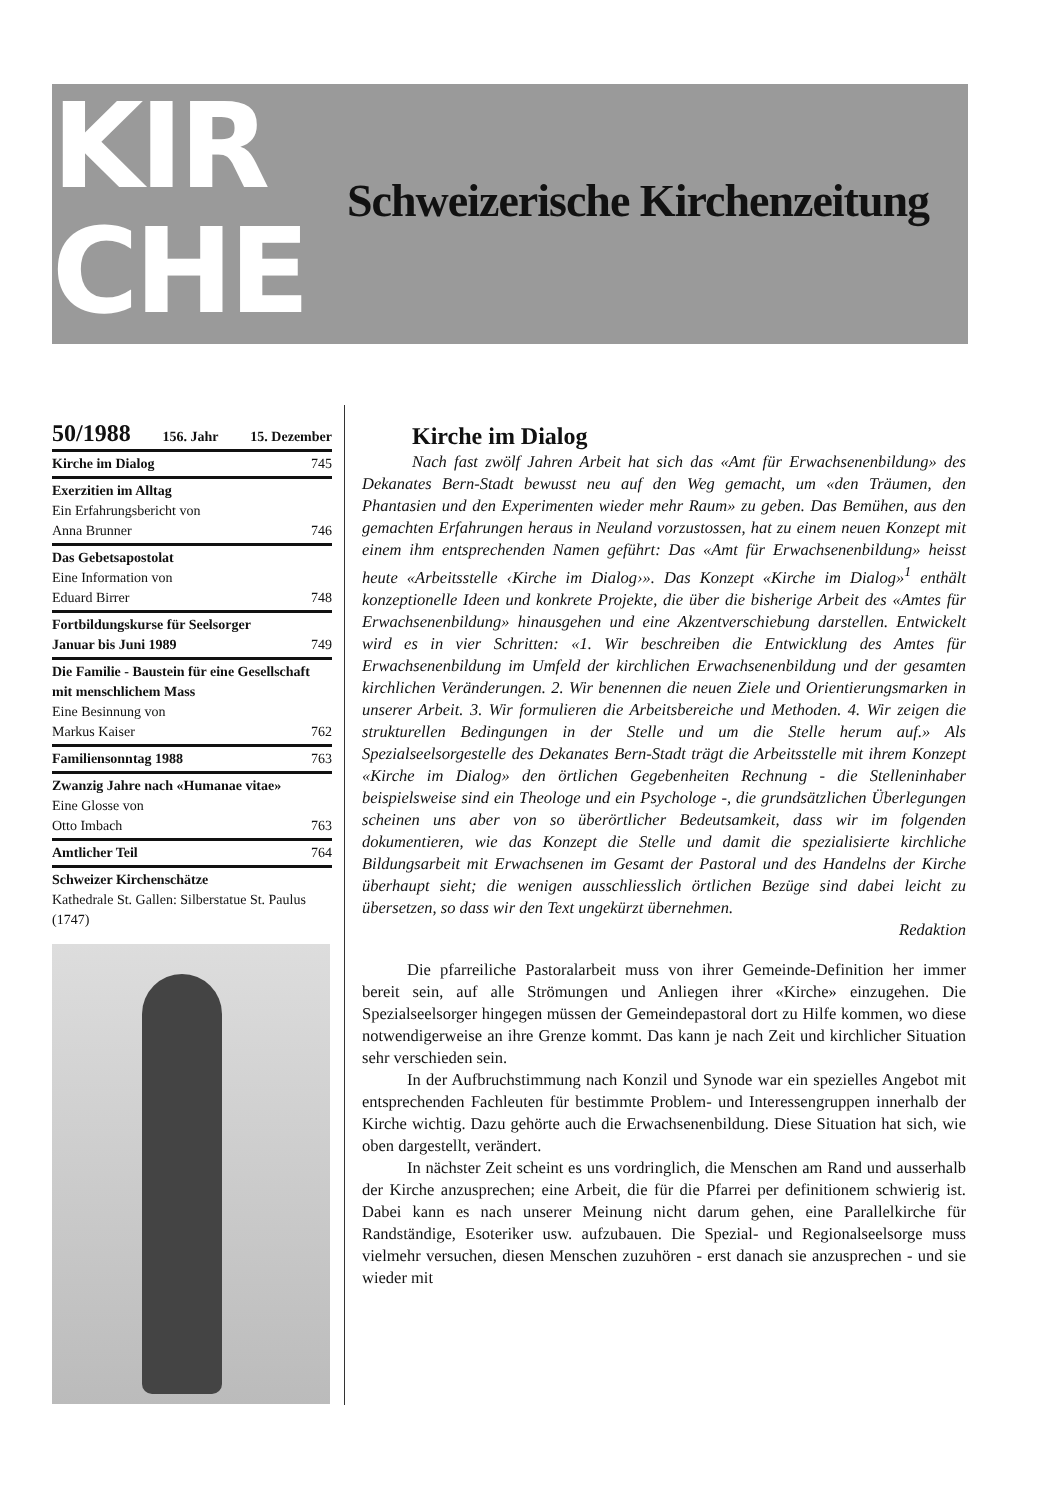KIR
CHE
Schweizerische Kirchenzeitung
50/1988 156. Jahr 15. Dezember
Kirche im Dialog 745
Exerzitien im Alltag
Ein Erfahrungsbericht von
Anna Brunner 746
Das Gebetsapostolat
Eine Information von
Eduard Birrer 748
Fortbildungskurse für Seelsorger
Januar bis Juni 1989 749
Die Familie - Baustein für eine Gesellschaft mit menschlichem Mass
Eine Besinnung von
Markus Kaiser 762
Familiensonntag 1988 763
Zwanzig Jahre nach «Humanae vitae»
Eine Glosse von
Otto Imbach 763
Amtlicher Teil 764
Schweizer Kirchenschätze
Kathedrale St. Gallen: Silberstatue St. Paulus (1747)
Kirche im Dialog
Nach fast zwölf Jahren Arbeit hat sich das «Amt für Erwachsenenbildung» des Dekanates Bern-Stadt bewusst neu auf den Weg gemacht, um «den Träumen, den Phantasien und den Experimenten wieder mehr Raum» zu geben. Das Bemühen, aus den gemachten Erfahrungen heraus in Neuland vorzustossen, hat zu einem neuen Konzept mit einem ihm entsprechenden Namen geführt: Das «Amt für Erwachsenenbildung» heisst heute «Arbeitsstelle ‹Kirche im Dialog›». Das Konzept «Kirche im Dialog»<sup>1</sup> enthält konzeptionelle Ideen und konkrete Projekte, die über die bisherige Arbeit des «Amtes für Erwachsenenbildung» hinausgehen und eine Akzentverschiebung darstellen. Entwickelt wird es in vier Schritten: «1. Wir beschreiben die Entwicklung des Amtes für Erwachsenenbildung im Umfeld der kirchlichen Erwachsenenbildung und der gesamten kirchlichen Veränderungen. 2. Wir benennen die neuen Ziele und Orientierungsmarken in unserer Arbeit. 3. Wir formulieren die Arbeitsbereiche und Methoden. 4. Wir zeigen die strukturellen Bedingungen in der Stelle und um die Stelle herum auf.» Als Spezialseelsorgestelle des Dekanates Bern-Stadt trägt die Arbeitsstelle mit ihrem Konzept «Kirche im Dialog» den örtlichen Gegebenheiten Rechnung - die Stelleninhaber beispielsweise sind ein Theologe und ein Psychologe -, die grundsätzlichen Überlegungen scheinen uns aber von so überörtlicher Bedeutsamkeit, dass wir im folgenden dokumentieren, wie das Konzept die Stelle und damit die spezialisierte kirchliche Bildungsarbeit mit Erwachsenen im Gesamt der Pastoral und des Handelns der Kirche überhaupt sieht; die wenigen ausschliesslich örtlichen Bezüge sind dabei leicht zu übersetzen, so dass wir den Text ungekürzt übernehmen.
Redaktion
Die pfarreiliche Pastoralarbeit muss von ihrer Gemeinde-Definition her immer bereit sein, auf alle Strömungen und Anliegen ihrer «Kirche» einzugehen. Die Spezialseelsorger hingegen müssen der Gemeindepastoral dort zu Hilfe kommen, wo diese notwendigerweise an ihre Grenze kommt. Das kann je nach Zeit und kirchlicher Situation sehr verschieden sein.
In der Aufbruchstimmung nach Konzil und Synode war ein spezielles Angebot mit entsprechenden Fachleuten für bestimmte Problem- und Interessengruppen innerhalb der Kirche wichtig. Dazu gehörte auch die Erwachsenenbildung. Diese Situation hat sich, wie oben dargestellt, verändert.
In nächster Zeit scheint es uns vordringlich, die Menschen am Rand und ausserhalb der Kirche anzusprechen; eine Arbeit, die für die Pfarrei per definitionem schwierig ist. Dabei kann es nach unserer Meinung nicht darum gehen, eine Parallelkirche für Randständige, Esoteriker usw. aufzubauen. Die Spezial- und Regionalseelsorge muss vielmehr versuchen, diesen Menschen zuzuhören - erst danach sie anzusprechen - und sie wieder mit